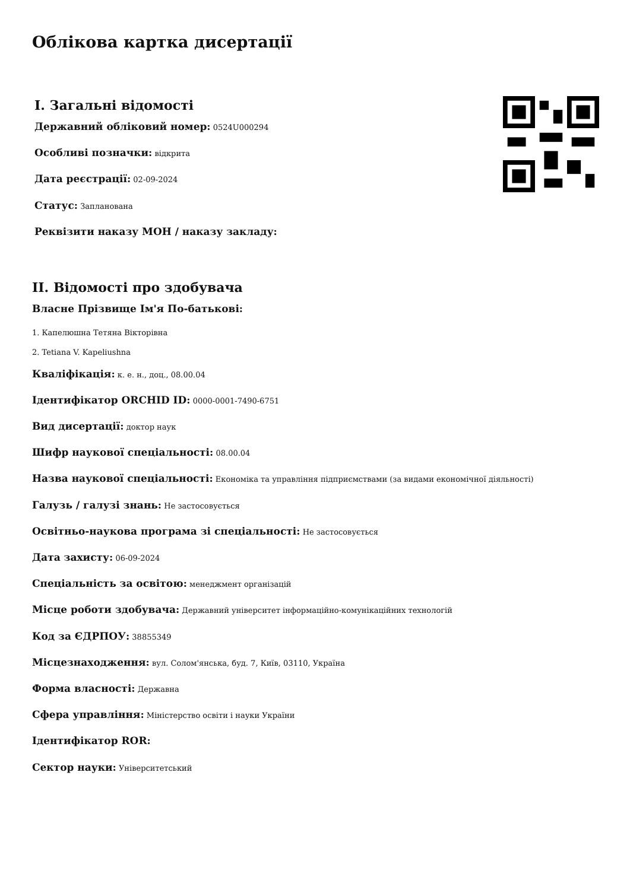Облікова картка дисертації
I. Загальні відомості
Державний обліковий номер: 0524U000294
Особливі позначки: відкрита
Дата реєстрації: 02-09-2024
Статус: Запланована
Реквізити наказу МОН / наказу закладу:
II. Відомості про здобувача
Власне Прізвище Ім'я По-батькові:
1. Капелюшна Тетяна Вікторівна
2. Tetiana V. Kapeliushna
Кваліфікація: к. е. н., доц., 08.00.04
Ідентифікатор ORCHID ID: 0000-0001-7490-6751
Вид дисертації: доктор наук
Шифр наукової спеціальності: 08.00.04
Назва наукової спеціальності: Економіка та управління підприємствами (за видами економічної діяльності)
Галузь / галузі знань: Не застосовується
Освітньо-наукова програма зі спеціальності: Не застосовується
Дата захисту: 06-09-2024
Спеціальність за освітою: менеджмент організацій
Місце роботи здобувача: Державний університет інформаційно-комунікаційних технологій
Код за ЄДРПОУ: 38855349
Місцезнаходження: вул. Солом'янська, буд. 7, Київ, 03110, Україна
Форма власності: Державна
Сфера управління: Міністерство освіти і науки України
Ідентифікатор ROR:
Сектор науки: Університетський